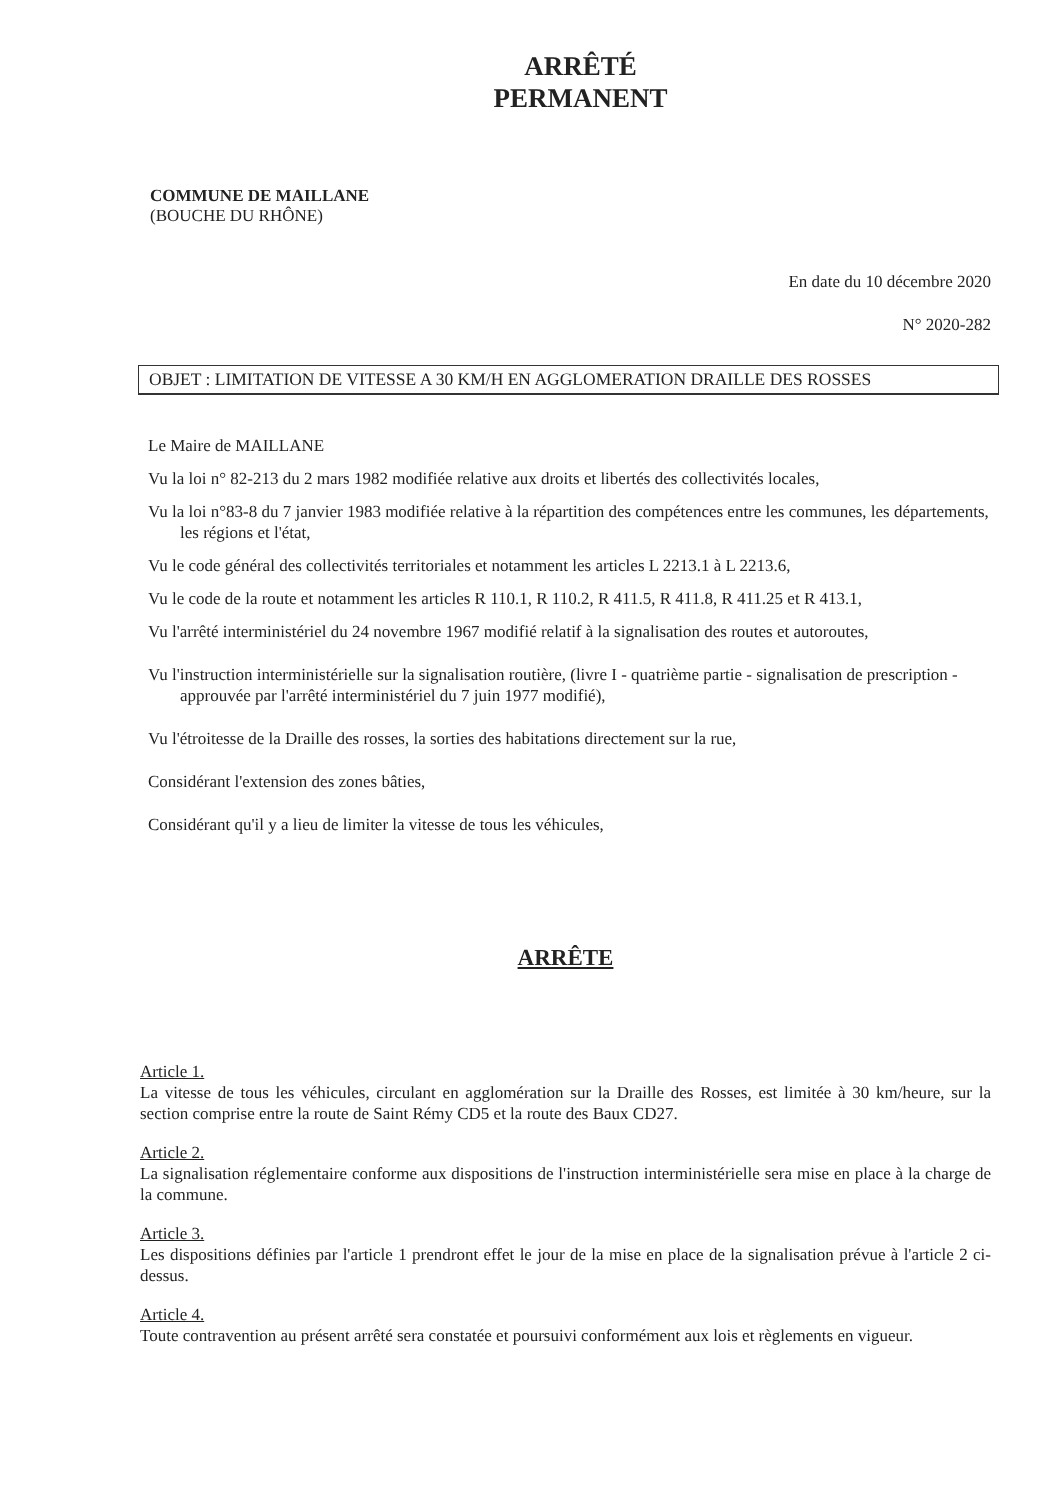ARRÊTÉ
PERMANENT
COMMUNE DE MAILLANE
(BOUCHE DU RHÔNE)
En date du 10 décembre 2020
N° 2020-282
OBJET : LIMITATION DE VITESSE A 30 KM/H EN AGGLOMERATION DRAILLE DES ROSSES
Le Maire de MAILLANE
Vu la loi n° 82-213 du 2 mars 1982 modifiée relative aux droits et libertés des collectivités locales,
Vu la loi n°83-8 du 7 janvier 1983 modifiée relative à la répartition des compétences entre les communes, les départements, les régions et l'état,
Vu le code général des collectivités territoriales et notamment les articles L 2213.1 à L 2213.6,
Vu le code de la route et notamment les articles R 110.1, R 110.2, R 411.5, R 411.8, R 411.25 et R 413.1,
Vu l'arrêté interministériel du 24 novembre 1967 modifié relatif à la signalisation des routes et autoroutes,
Vu l'instruction interministérielle sur la signalisation routière, (livre I - quatrième partie - signalisation de prescription - approuvée par l'arrêté interministériel du 7 juin 1977 modifié),
Vu l'étroitesse de la Draille des rosses, la sorties des habitations directement sur la rue,
Considérant l'extension des zones bâties,
Considérant qu'il y a lieu de limiter la vitesse de tous les véhicules,
ARRÊTE
Article 1.
La vitesse de tous les véhicules, circulant en agglomération sur la Draille des Rosses, est limitée à 30 km/heure, sur la section comprise entre la route de Saint Rémy CD5 et la route des Baux CD27.
Article 2.
La signalisation réglementaire conforme aux dispositions de l'instruction interministérielle sera mise en place à la charge de la commune.
Article 3.
Les dispositions définies par l'article 1 prendront effet le jour de la mise en place de la signalisation prévue à l'article 2 ci-dessus.
Article 4.
Toute contravention au présent arrêté sera constatée et poursuivi conformément aux lois et règlements en vigueur.